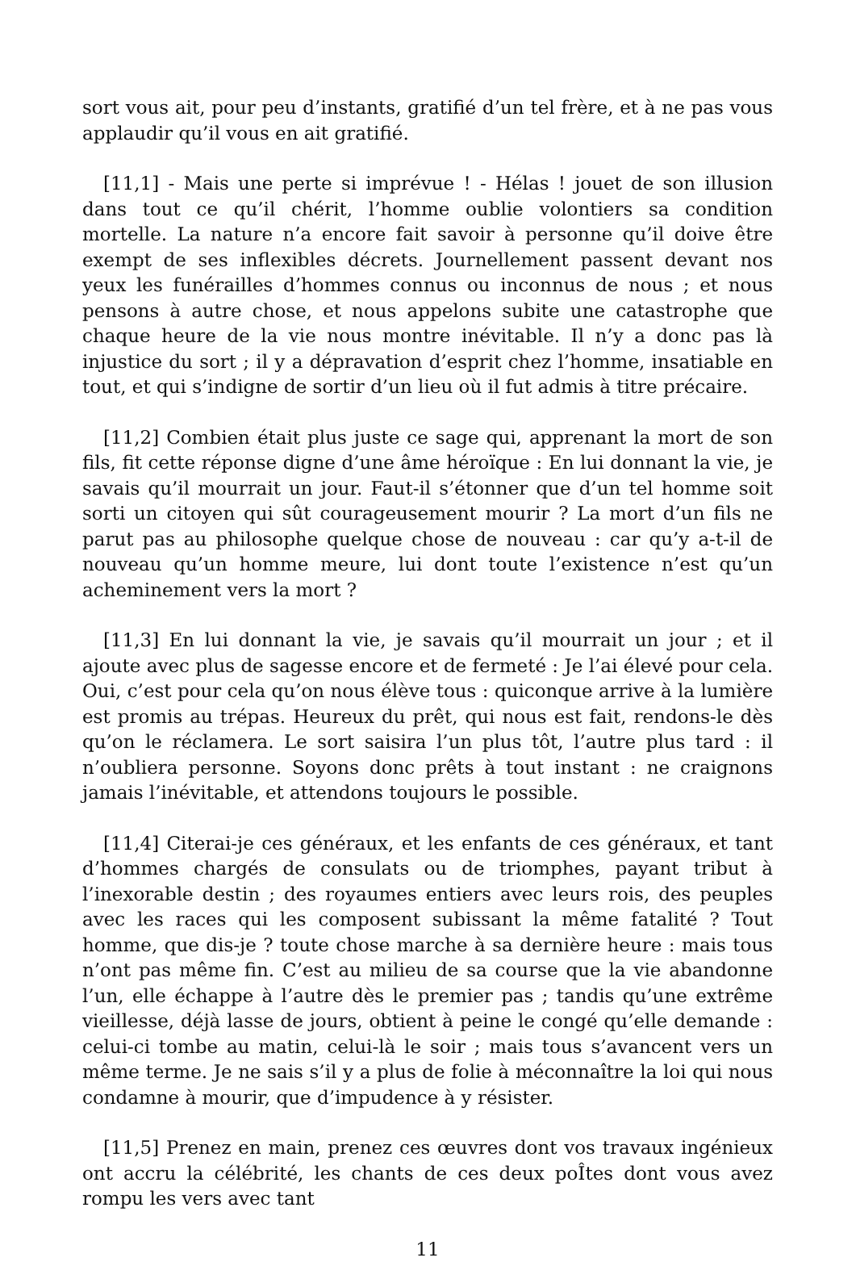sort vous ait, pour peu d’instants, gratifié d’un tel frère, et à ne pas vous applaudir qu’il vous en ait gratifié.
[11,1] - Mais une perte si imprévue ! - Hélas ! jouet de son illusion dans tout ce qu’il chérit, l’homme oublie volontiers sa condition mortelle. La nature n’a encore fait savoir à personne qu’il doive être exempt de ses inflexibles décrets. Journellement passent devant nos yeux les funérailles d’hommes connus ou inconnus de nous ; et nous pensons à autre chose, et nous appelons subite une catastrophe que chaque heure de la vie nous montre inévitable. Il n’y a donc pas là injustice du sort ; il y a dépravation d’esprit chez l’homme, insatiable en tout, et qui s’indigne de sortir d’un lieu où il fut admis à titre précaire.
[11,2] Combien était plus juste ce sage qui, apprenant la mort de son fils, fit cette réponse digne d’une âme héroïque : En lui donnant la vie, je savais qu’il mourrait un jour. Faut-il s’étonner que d’un tel homme soit sorti un citoyen qui sût courageusement mourir ? La mort d’un fils ne parut pas au philosophe quelque chose de nouveau : car qu’y a-t-il de nouveau qu’un homme meure, lui dont toute l’existence n’est qu’un acheminement vers la mort ?
[11,3] En lui donnant la vie, je savais qu’il mourrait un jour ; et il ajoute avec plus de sagesse encore et de fermeté : Je l’ai élevé pour cela. Oui, c’est pour cela qu’on nous élève tous : quiconque arrive à la lumière est promis au trépas. Heureux du prêt, qui nous est fait, rendons-le dès qu’on le réclamera. Le sort saisira l’un plus tôt, l’autre plus tard : il n’oubliera personne. Soyons donc prêts à tout instant : ne craignons jamais l’inévitable, et attendons toujours le possible.
[11,4] Citerai-je ces généraux, et les enfants de ces généraux, et tant d’hommes chargés de consulats ou de triomphes, payant tribut à l’inexorable destin ; des royaumes entiers avec leurs rois, des peuples avec les races qui les composent subissant la même fatalité ? Tout homme, que dis-je ? toute chose marche à sa dernière heure : mais tous n’ont pas même fin. C’est au milieu de sa course que la vie abandonne l’un, elle échappe à l’autre dès le premier pas ; tandis qu’une extrême vieillesse, déjà lasse de jours, obtient à peine le congé qu’elle demande : celui-ci tombe au matin, celui-là le soir ; mais tous s’avancent vers un même terme. Je ne sais s’il y a plus de folie à méconnaître la loi qui nous condamne à mourir, que d’impudence à y résister.
[11,5] Prenez en main, prenez ces œuvres dont vos travaux ingénieux ont accru la célébrité, les chants de ces deux poÎtes dont vous avez rompu les vers avec tant
11